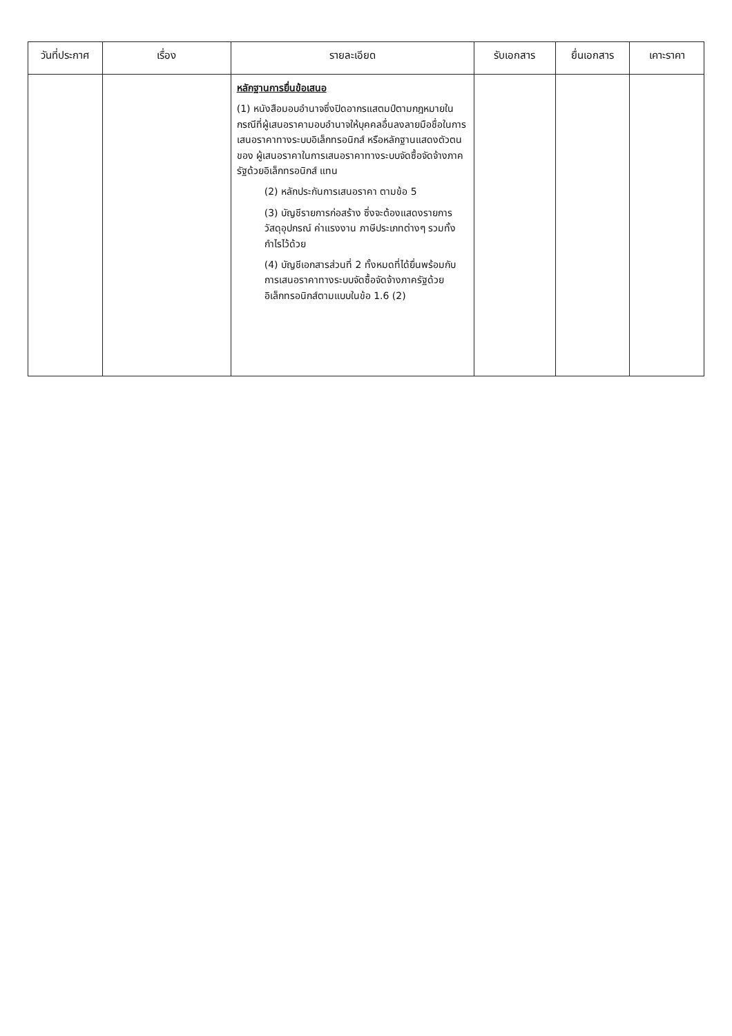| วันที่ประกาศ | เรื่อง | รายละเอียด | รับเอกสาร | ยื่นเอกสาร | เคาะราคา |
| --- | --- | --- | --- | --- | --- |
| | | หลักฐานการยื่นข้อเสนอ (1) หนังสือมอบอำนาจซึ่งปิดอากรแสตมป์ตามกฎหมายในกรณีที่ผู้เสนอราคามอบอำนาจให้บุคคลอื่นลงลายมือชื่อในการเสนอราคาทางระบบอิเล็กทรอนิกส์ หรือหลักฐานแสดงตัวตนของ ผู้เสนอราคาในการเสนอราคาทางระบบจัดซื้อจัดจ้างภาครัฐด้วยอิเล็กทรอนิกส์ แทน (2) หลักประกันการเสนอราคา ตามข้อ 5 (3) บัญชีรายการก่อสร้าง ซึ่งจะต้องแสดงรายการวัสดุอุปกรณ์ ค่าแรงงาน ภาษีประเภทต่างๆ รวมทั้งกำไรไว้ด้วย (4) บัญชีเอกสารส่วนที่ 2 ทั้งหมดที่ได้ยื่นพร้อมกับการเสนอราคาทางระบบจัดซื้อจัดจ้างภาครัฐด้วยอิเล็กทรอนิกส์ตามแบบในข้อ 1.6 (2) | | | |